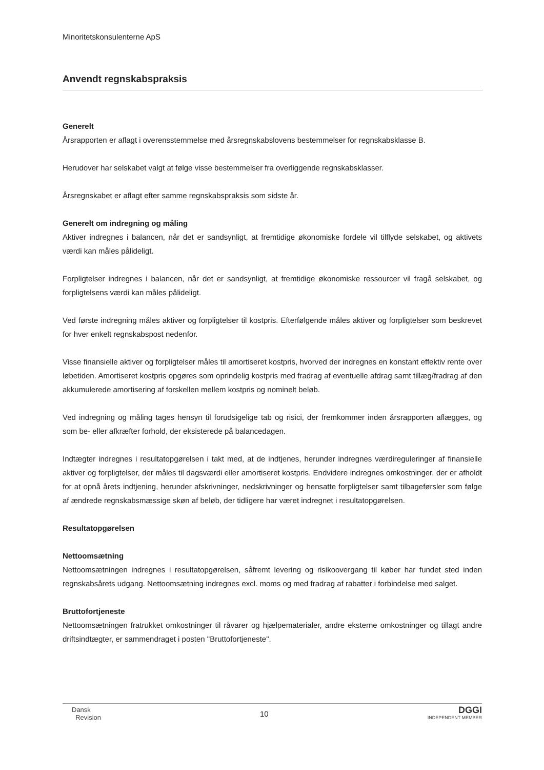Minoritetskonsulenterne ApS
Anvendt regnskabspraksis
Generelt
Årsrapporten er aflagt i overensstemmelse med årsregnskabslovens bestemmelser for regnskabsklasse B.
Herudover har selskabet valgt at følge visse bestemmelser fra overliggende regnskabsklasser.
Årsregnskabet er aflagt efter samme regnskabspraksis som sidste år.
Generelt om indregning og måling
Aktiver indregnes i balancen, når det er sandsynligt, at fremtidige økonomiske fordele vil tilflyde selskabet, og aktivets værdi kan måles pålideligt.
Forpligtelser indregnes i balancen, når det er sandsynligt, at fremtidige økonomiske ressourcer vil fragå selskabet, og forpligtelsens værdi kan måles pålideligt.
Ved første indregning måles aktiver og forpligtelser til kostpris. Efterfølgende måles aktiver og forpligtelser som beskrevet for hver enkelt regnskabspost nedenfor.
Visse finansielle aktiver og forpligtelser måles til amortiseret kostpris, hvorved der indregnes en konstant effektiv rente over løbetiden. Amortiseret kostpris opgøres som oprindelig kostpris med fradrag af eventuelle afdrag samt tillæg/fradrag af den akkumulerede amortisering af forskellen mellem kostpris og nominelt beløb.
Ved indregning og måling tages hensyn til forudsigelige tab og risici, der fremkommer inden årsrapporten aflægges, og som be- eller afkræfter forhold, der eksisterede på balancedagen.
Indtægter indregnes i resultatopgørelsen i takt med, at de indtjenes, herunder indregnes værdireguleringer af finansielle aktiver og forpligtelser, der måles til dagsværdi eller amortiseret kostpris. Endvidere indregnes omkostninger, der er afholdt for at opnå årets indtjening, herunder afskrivninger, nedskrivninger og hensatte forpligtelser samt tilbageførsler som følge af ændrede regnskabsmæssige skøn af beløb, der tidligere har været indregnet i resultatopgørelsen.
Resultatopgørelsen
Nettoomsætning
Nettoomsætningen indregnes i resultatopgørelsen, såfremt levering og risikoovergang til køber har fundet sted inden regnskabsårets udgang. Nettoomsætning indregnes excl. moms og med fradrag af rabatter i forbindelse med salget.
Bruttofortjeneste
Nettoomsætningen fratrukket omkostninger til råvarer og hjælpematerialer, andre eksterne omkostninger og tillagt andre driftsindtægter, er sammendraget i posten "Bruttofortjeneste".
Dansk
Revision
10
DGGI
INDEPENDENT MEMBER